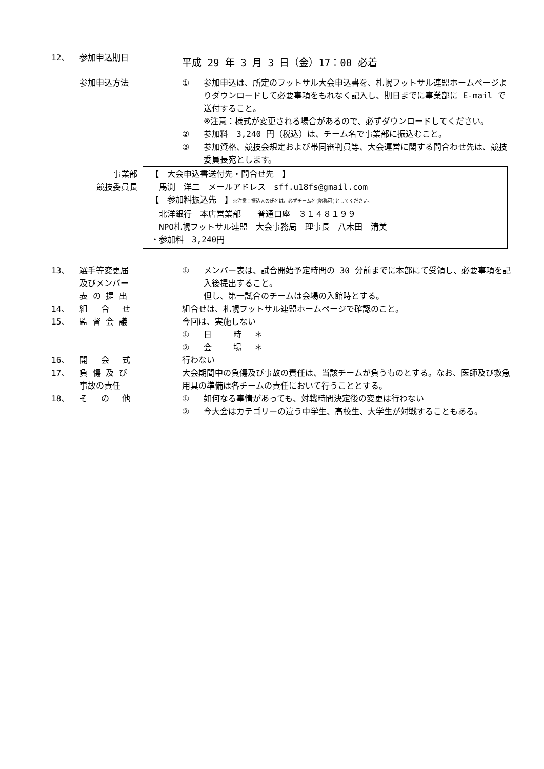12、 参加申込期日
平成 29 年 3 月 3 日（金）17：00 必着
参加申込方法 ① 参加申込は、所定のフットサル大会申込書を、札幌フットサル連盟ホームページよりダウンロードして必要事項をもれなく記入し、期日までに事業部に E-mail で送付すること。
※注意：様式が変更される場合があるので、必ずダウンロードしてください。
② 参加料　3,240 円（税込）は、チーム名で事業部に振込むこと。
③ 参加資格、競技会規定および帯同審判員等、大会運営に関する問合わせ先は、競技委員長宛とします。
事業部
競技委員長
【　大会申込書送付先・問合せ先　】
　馬渕　洋二　メールアドレス　sff.u18fs@gmail.com
【　参加料振込先　】※注意：振込人の氏名は、必ずチーム名(略称可)としてください。
　北洋銀行　本店営業部　　普通口座　３１４８１９９
　NPO札幌フットサル連盟　大会事務局　理事長　八木田　清美
・参加料　3,240円
13、 選手等変更届
及びメンバー
表 の 提 出
① メンバー表は、試合開始予定時間の 30 分前までに本部にて受領し、必要事項を記入後提出すること。
但し、第一試合のチームは会場の入館時とする。
14、 組　 合　 せ 組合せは、札幌フットサル連盟ホームページで確認のこと。
15、 監 督 会 議 今回は、実施しない
① 日　　 時　 ＊
② 会　　 場　 ＊
16、 開　 会　 式 行わない
17、 負 傷 及 び
事故の責任
大会期間中の負傷及び事故の責任は、当該チームが負うものとする。なお、医師及び救急用具の準備は各チームの責任において行うこととする。
18、 そ　 の　 他 ① 如何なる事情があっても、対戦時間決定後の変更は行わない
② 今大会はカテゴリーの違う中学生、高校生、大学生が対戦することもある。